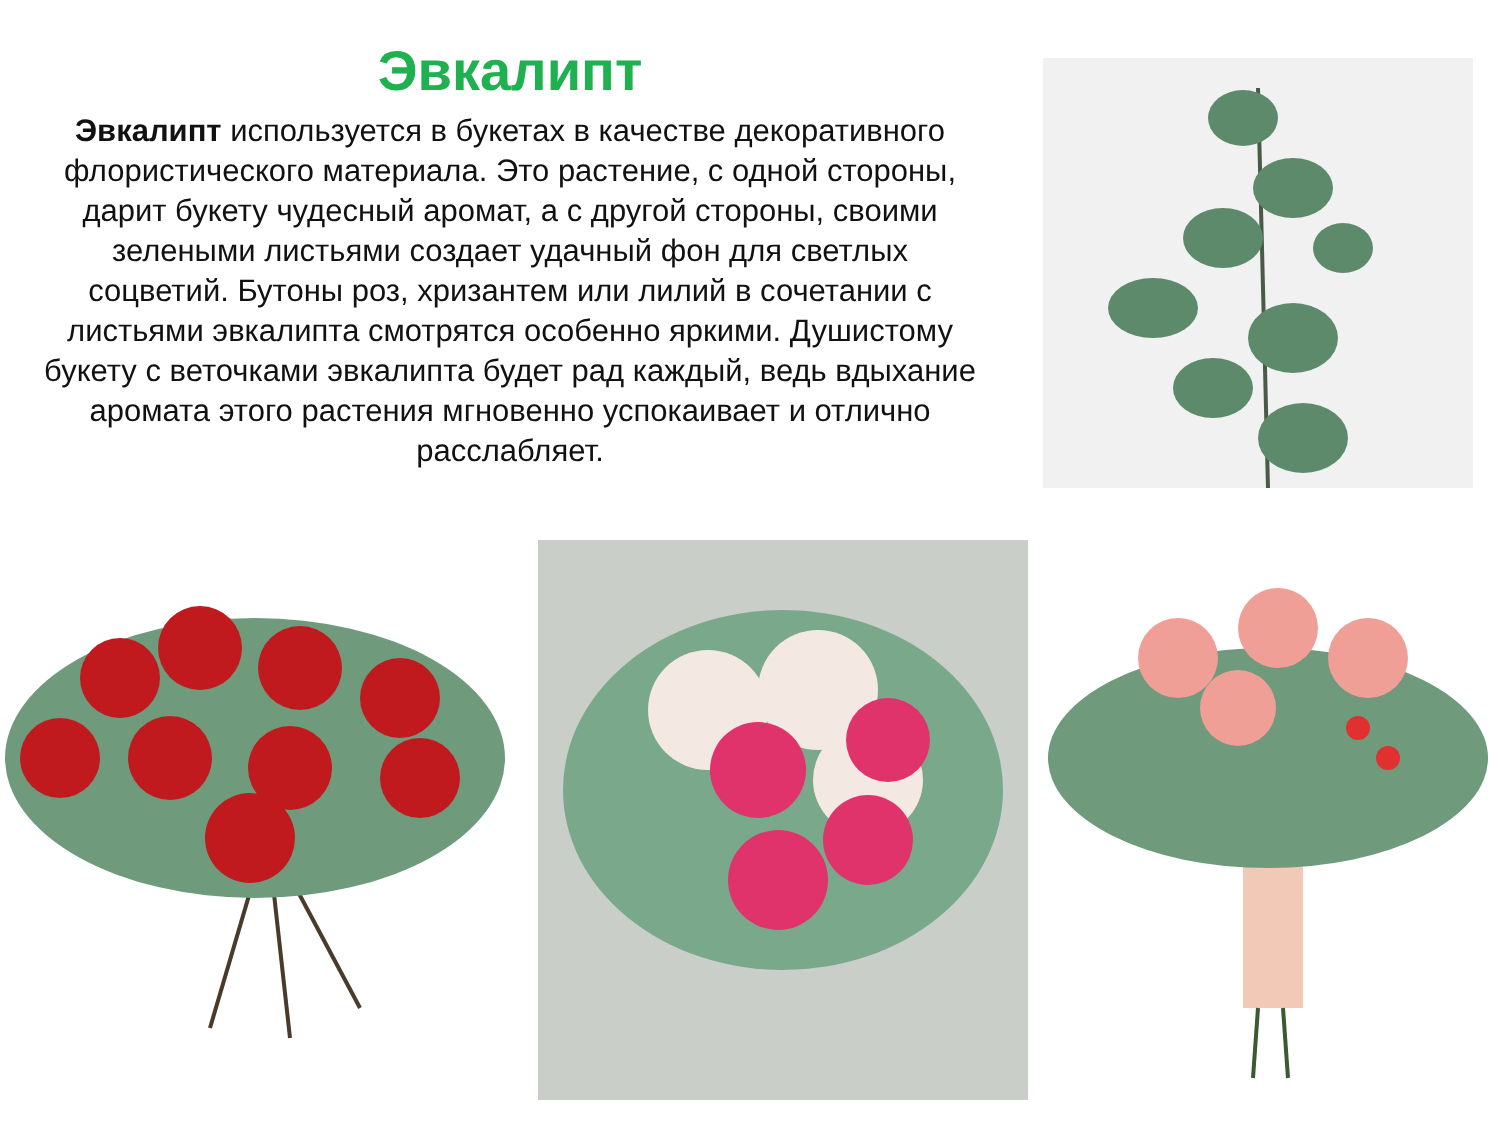Эвкалипт
Эвкалипт используется в букетах в качестве декоративного флористического материала. Это растение, с одной стороны, дарит букету чудесный аромат, а с другой стороны, своими зелеными листьями создает удачный фон для светлых соцветий. Бутоны роз, хризантем или лилий в сочетании с листьями эвкалипта смотрятся особенно яркими. Душистому букету с веточками эвкалипта будет рад каждый, ведь вдыхание аромата этого растения мгновенно успокаивает и отлично расслабляет.